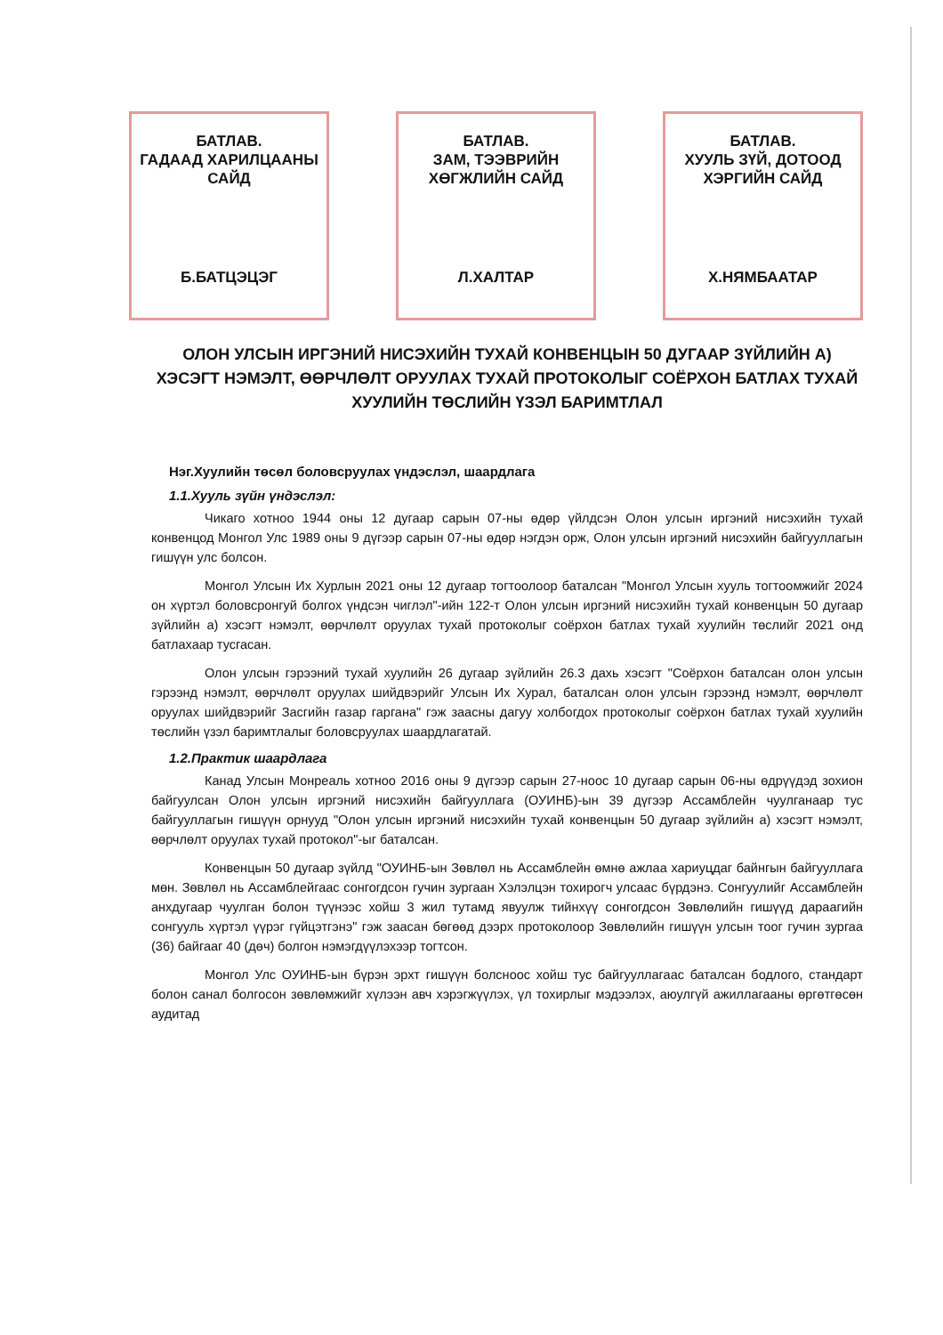БАТЛАВ.
ГАДААД ХАРИЛЦААНЫ
САЙД
Б.БАТЦЭЦЭГ
БАТЛАВ.
ЗАМ, ТЭЭВРИЙН
ХӨГЖЛИЙН САЙД
Л.ХАЛТАР
БАТЛАВ.
ХУУЛЬ ЗҮЙ, ДОТООД
ХЭРГИЙН САЙД
Х.НЯМБААТАР
ОЛОН УЛСЫН ИРГЭНИЙ НИСЭХИЙН ТУХАЙ КОНВЕНЦЫН 50 ДУГААР ЗҮЙЛИЙН А) ХЭСЭГТ НЭМЭЛТ, ӨӨРЧЛӨЛТ ОРУУЛАХ ТУХАЙ ПРОТОКОЛЫГ СОЁРХОН БАТЛАХ ТУХАЙ ХУУЛИЙН ТӨСЛИЙН ҮЗЭЛ БАРИМТЛАЛ
Нэг.Хуулийн төсөл боловсруулах үндэслэл, шаардлага
1.1.Хууль зүйн үндэслэл:
Чикаго хотноо 1944 оны 12 дугаар сарын 07-ны өдөр үйлдсэн Олон улсын иргэний нисэхийн тухай конвенцод Монгол Улс 1989 оны 9 дүгээр сарын 07-ны өдөр нэгдэн орж, Олон улсын иргэний нисэхийн байгууллагын гишүүн улс болсон.
Монгол Улсын Их Хурлын 2021 оны 12 дугаар тогтоолоор баталсан "Монгол Улсын хууль тогтоомжийг 2024 он хүртэл боловсронгуй болгох үндсэн чиглэл"-ийн 122-т Олон улсын иргэний нисэхийн тухай конвенцын 50 дугаар зүйлийн а) хэсэгт нэмэлт, өөрчлөлт оруулах тухай протоколыг соёрхон батлах тухай хуулийн төслийг 2021 онд батлахаар тусгасан.
Олон улсын гэрээний тухай хуулийн 26 дугаар зүйлийн 26.3 дахь хэсэгт "Соёрхон баталсан олон улсын гэрээнд нэмэлт, өөрчлөлт оруулах шийдвэрийг Улсын Их Хурал, баталсан олон улсын гэрээнд нэмэлт, өөрчлөлт оруулах шийдвэрийг Засгийн газар гаргана" гэж заасны дагуу холбогдох протоколыг соёрхон батлах тухай хуулийн төслийн үзэл баримтлалыг боловсруулах шаардлагатай.
1.2.Практик шаардлага
Канад Улсын Монреаль хотноо 2016 оны 9 дүгээр сарын 27-ноос 10 дугаар сарын 06-ны өдрүүдэд зохион байгуулсан Олон улсын иргэний нисэхийн байгууллага (ОУИНБ)-ын 39 дүгээр Ассамблейн чуулганаар тус байгууллагын гишүүн орнууд "Олон улсын иргэний нисэхийн тухай конвенцын 50 дугаар зүйлийн а) хэсэгт нэмэлт, өөрчлөлт оруулах тухай протокол"-ыг баталсан.
Конвенцын 50 дугаар зүйлд "ОУИНБ-ын Зөвлөл нь Ассамблейн өмнө ажлаа хариуцдаг байнгын байгууллага мөн. Зөвлөл нь Ассамблейгаас сонгогдсон гучин зургаан Хэлэлцэн тохирогч улсаас бүрдэнэ. Сонгуулийг Ассамблейн анхдугаар чуулган болон түүнээс хойш 3 жил тутамд явуулж тийнхүү сонгогдсон Зөвлөлийн гишүүд дараагийн сонгууль хүртэл үүрэг гүйцэтгэнэ" гэж заасан бөгөөд дээрх протоколоор Зөвлөлийн гишүүн улсын тоог гучин зургаа (36) байгааг 40 (дөч) болгон нэмэгдүүлэхээр тогтсон.
Монгол Улс ОУИНБ-ын бүрэн эрхт гишүүн болсноос хойш тус байгууллагаас баталсан бодлого, стандарт болон санал болгосон зөвлөмжийг хүлээн авч хэрэгжүүлэх, үл тохирлыг мэдээлэх, аюулгүй ажиллагааны өргөтгөсөн аудитад